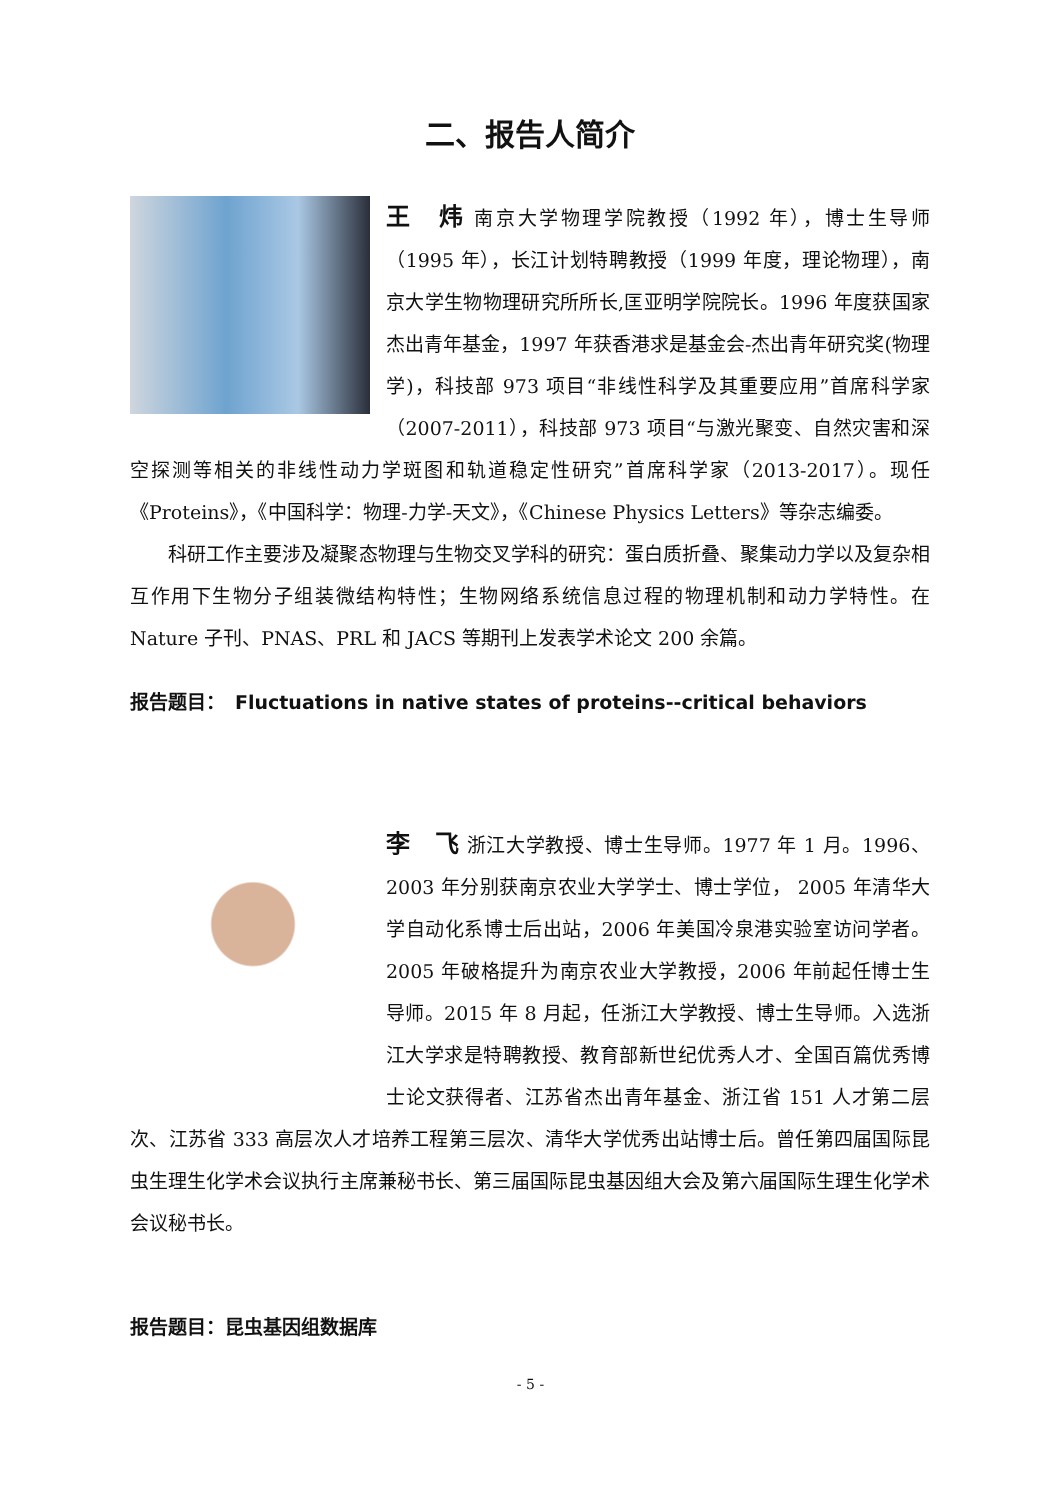二、报告人简介
王　炜 南京大学物理学院教授（1992 年），博士生导师（1995 年），长江计划特聘教授（1999 年度，理论物理），南京大学生物物理研究所所长,匡亚明学院院长。1996 年度获国家杰出青年基金，1997 年获香港求是基金会-杰出青年研究奖(物理学)，科技部 973 项目“非线性科学及其重要应用”首席科学家（2007-2011），科技部 973 项目“与激光聚变、自然灾害和深空探测等相关的非线性动力学斑图和轨道稳定性研究”首席科学家（2013-2017）。现任《Proteins》，《中国科学：物理-力学-天文》，《Chinese Physics Letters》等杂志编委。
科研工作主要涉及凝聚态物理与生物交叉学科的研究：蛋白质折叠、聚集动力学以及复杂相互作用下生物分子组装微结构特性；生物网络系统信息过程的物理机制和动力学特性。在 Nature 子刊、PNAS、PRL 和 JACS 等期刊上发表学术论文 200 余篇。
报告题目：　Fluctuations in native states of proteins--critical behaviors
李　飞 浙江大学教授、博士生导师。1977 年 1 月。1996、2003 年分别获南京农业大学学士、博士学位， 2005 年清华大学自动化系博士后出站，2006 年美国冷泉港实验室访问学者。2005 年破格提升为南京农业大学教授，2006 年前起任博士生导师。2015 年 8 月起，任浙江大学教授、博士生导师。入选浙江大学求是特聘教授、教育部新世纪优秀人才、全国百篇优秀博士论文获得者、江苏省杰出青年基金、浙江省 151 人才第二层次、江苏省 333 高层次人才培养工程第三层次、清华大学优秀出站博士后。曾任第四届国际昆虫生理生化学术会议执行主席兼秘书长、第三届国际昆虫基因组大会及第六届国际生理生化学术会议秘书长。
报告题目：昆虫基因组数据库
- 5 -